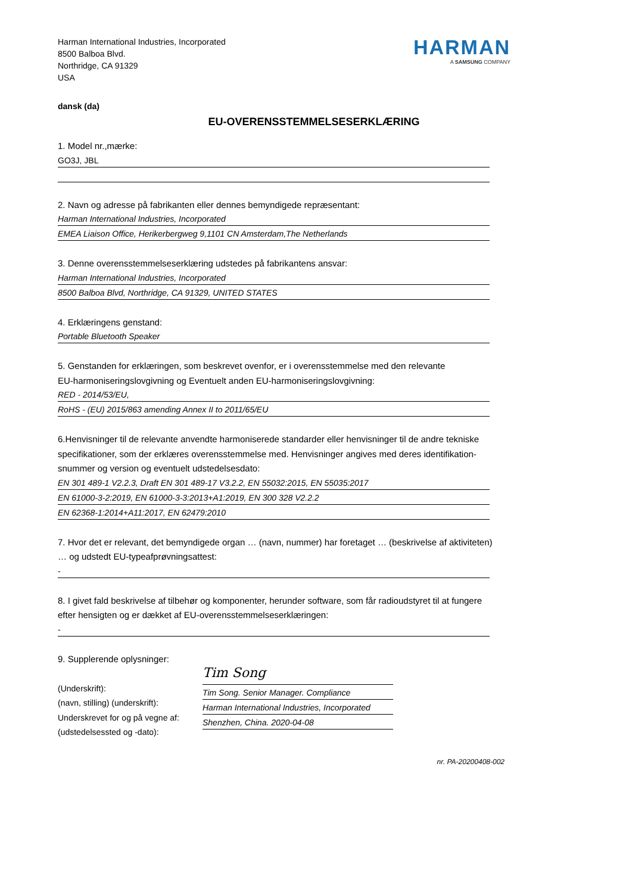Harman International Industries, Incorporated
8500 Balboa Blvd.
Northridge, CA 91329
USA
HARMAN
A SAMSUNG COMPANY
dansk (da)
EU-OVERENSSTEMMELSESERKLÆRING
1. Model nr.,mærke:
GO3J, JBL
2. Navn og adresse på fabrikanten eller dennes bemyndigede repræsentant:
Harman International Industries, Incorporated
EMEA Liaison Office, Herikerbergweg 9,1101 CN Amsterdam,The Netherlands
3. Denne overensstemmelseserklæring udstedes på fabrikantens ansvar:
Harman International Industries, Incorporated
8500 Balboa Blvd, Northridge, CA 91329, UNITED STATES
4. Erklæringens genstand:
Portable Bluetooth Speaker
5. Genstanden for erklæringen, som beskrevet ovenfor, er i overensstemmelse med den relevante
EU-harmoniseringslovgivning og Eventuelt anden EU-harmoniseringslovgivning:
RED - 2014/53/EU,
RoHS - (EU) 2015/863 amending Annex II to 2011/65/EU
6.Henvisninger til de relevante anvendte harmoniserede standarder eller henvisninger til de andre tekniske
specifikationer, som der erklæres overensstemmelse med. Henvisninger angives med deres identifikation-
snummer og version og eventuelt udstedelsesdato:
EN 301 489-1 V2.2.3, Draft EN 301 489-17 V3.2.2, EN 55032:2015, EN 55035:2017
EN 61000-3-2:2019, EN 61000-3-3:2013+A1:2019, EN 300 328 V2.2.2
EN 62368-1:2014+A11:2017, EN 62479:2010
7. Hvor det er relevant, det bemyndigede organ … (navn, nummer) har foretaget … (beskrivelse af aktiviteten)
… og udstedt EU-typeafprøvningsattest:
-
8. I givet fald beskrivelse af tilbehør og komponenter, herunder software, som får radioudstyret til at fungere
efter hensigten og er dækket af EU-overensstemmelseserklæringen:
-
9. Supplerende oplysninger:
(Underskrift):
(navn, stilling) (underskrift):
Underskrevet for og på vegne af:
(udstedelsessted og -dato):
Tim Song
Tim Song. Senior Manager. Compliance
Harman International Industries, Incorporated
Shenzhen, China. 2020-04-08
nr. PA-20200408-002